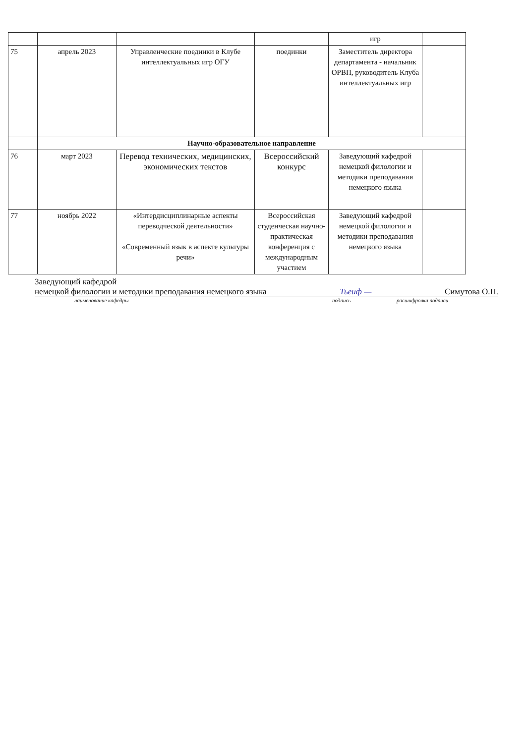| | | | | игр | |
| 75 | апрель 2023 | Управленческие поединки в Клубе интеллектуальных игр ОГУ | поединки | Заместитель директора департамента - начальник ОРВП, руководитель Клуба интеллектуальных игр | |
| | Научно-образовательное направление | | | | |
| 76 | март 2023 | Перевод технических, медицинских, экономических текстов | Всероссийский конкурс | Заведующий кафедрой немецкой филологии и методики преподавания немецкого языка | |
| 77 | ноябрь 2022 | «Интердисциплинарные аспекты переводческой деятельности» «Современный язык в аспекте культуры речи» | Всероссийская студенческая научно-практическая конференция с международным участием | Заведующий кафедрой немецкой филологии и методики преподавания немецкого языка | |
Заведующий кафедрой
немецкой филологии и методики преподавания немецкого языка Тьеиф — Симутова О.П.
наименование кафедры подпись расшифровка подписи